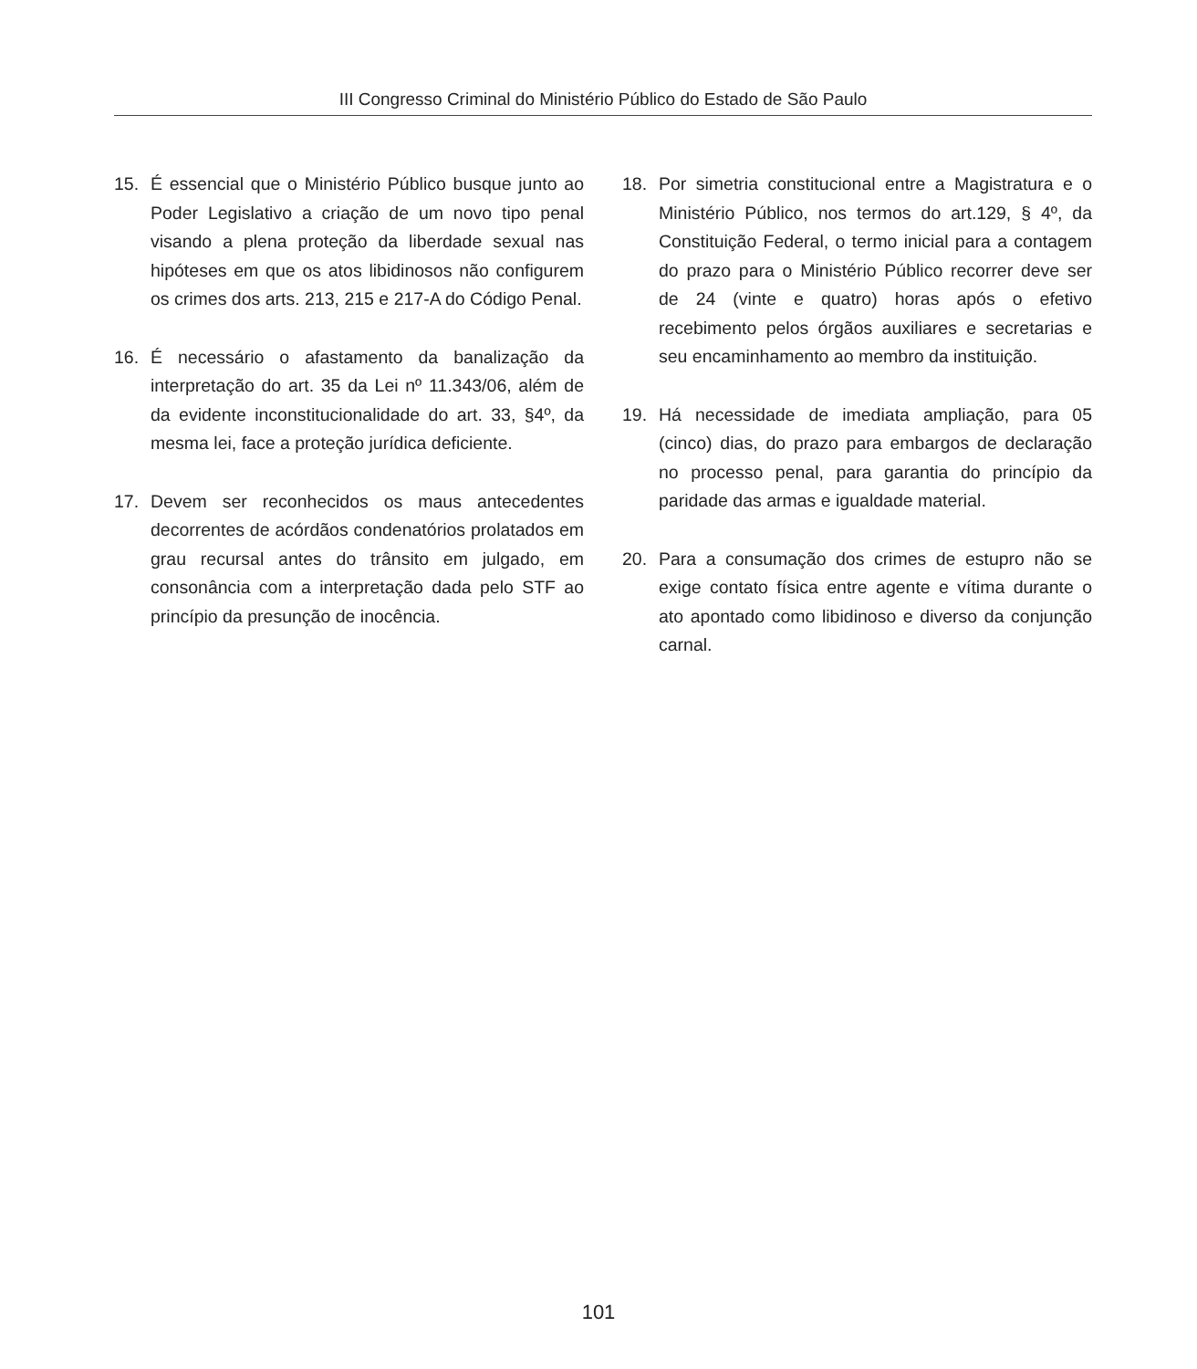III Congresso Criminal do Ministério Público do Estado de São Paulo
15. É essencial que o Ministério Público busque junto ao Poder Legislativo a criação de um novo tipo penal visando a plena proteção da liberdade sexual nas hipóteses em que os atos libidinosos não configurem os crimes dos arts. 213, 215 e 217-A do Código Penal.
16. É necessário o afastamento da banalização da interpretação do art. 35 da Lei nº 11.343/06, além de da evidente inconstitucionalidade do art. 33, §4º, da mesma lei, face a proteção jurídica deficiente.
17. Devem ser reconhecidos os maus antecedentes decorrentes de acórdãos condenatórios prolatados em grau recursal antes do trânsito em julgado, em consonância com a interpretação dada pelo STF ao princípio da presunção de inocência.
18. Por simetria constitucional entre a Magistratura e o Ministério Público, nos termos do art.129, § 4º, da Constituição Federal, o termo inicial para a contagem do prazo para o Ministério Público recorrer deve ser de 24 (vinte e quatro) horas após o efetivo recebimento pelos órgãos auxiliares e secretarias e seu encaminhamento ao membro da instituição.
19. Há necessidade de imediata ampliação, para 05 (cinco) dias, do prazo para embargos de declaração no processo penal, para garantia do princípio da paridade das armas e igualdade material.
20. Para a consumação dos crimes de estupro não se exige contato física entre agente e vítima durante o ato apontado como libidinoso e diverso da conjunção carnal.
101